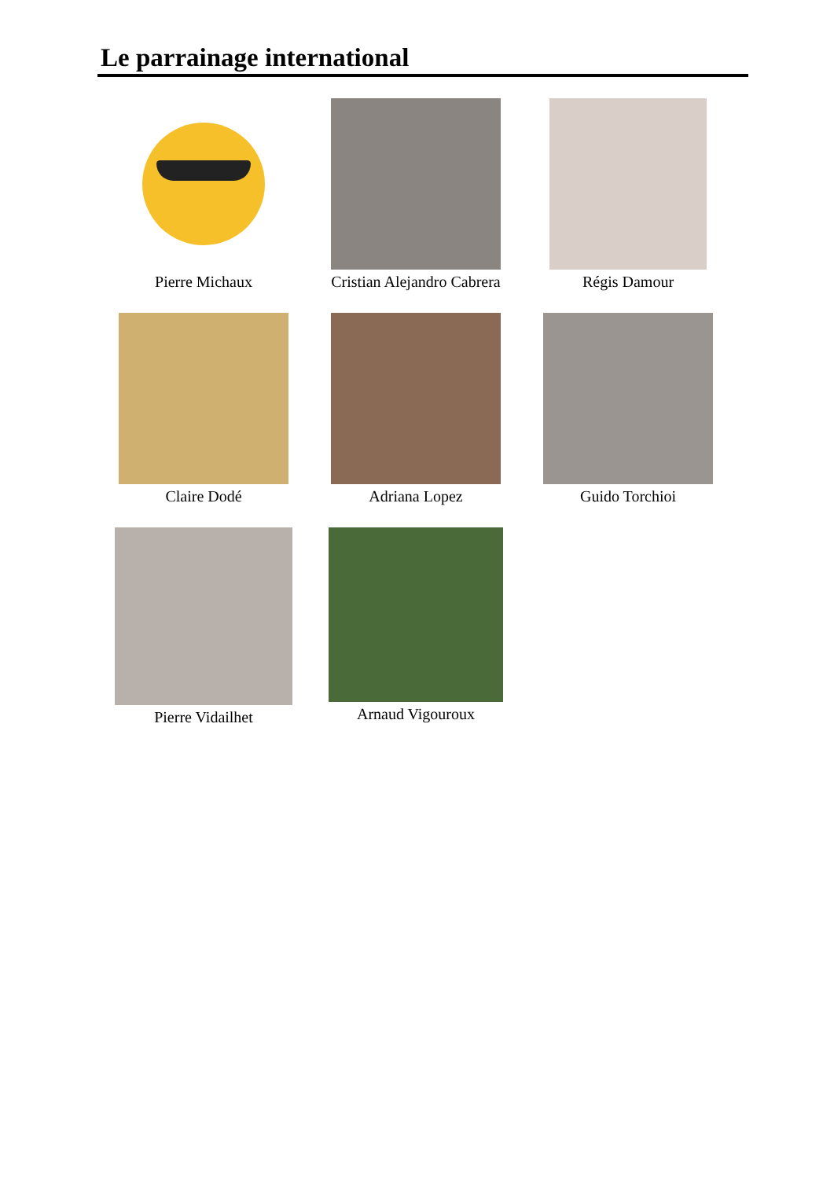Le parrainage international
Pierre Michaux
Cristian Alejandro Cabrera
Régis Damour
Claire Dodé
Adriana Lopez
Guido Torchioi
Pierre Vidailhet
Arnaud Vigouroux